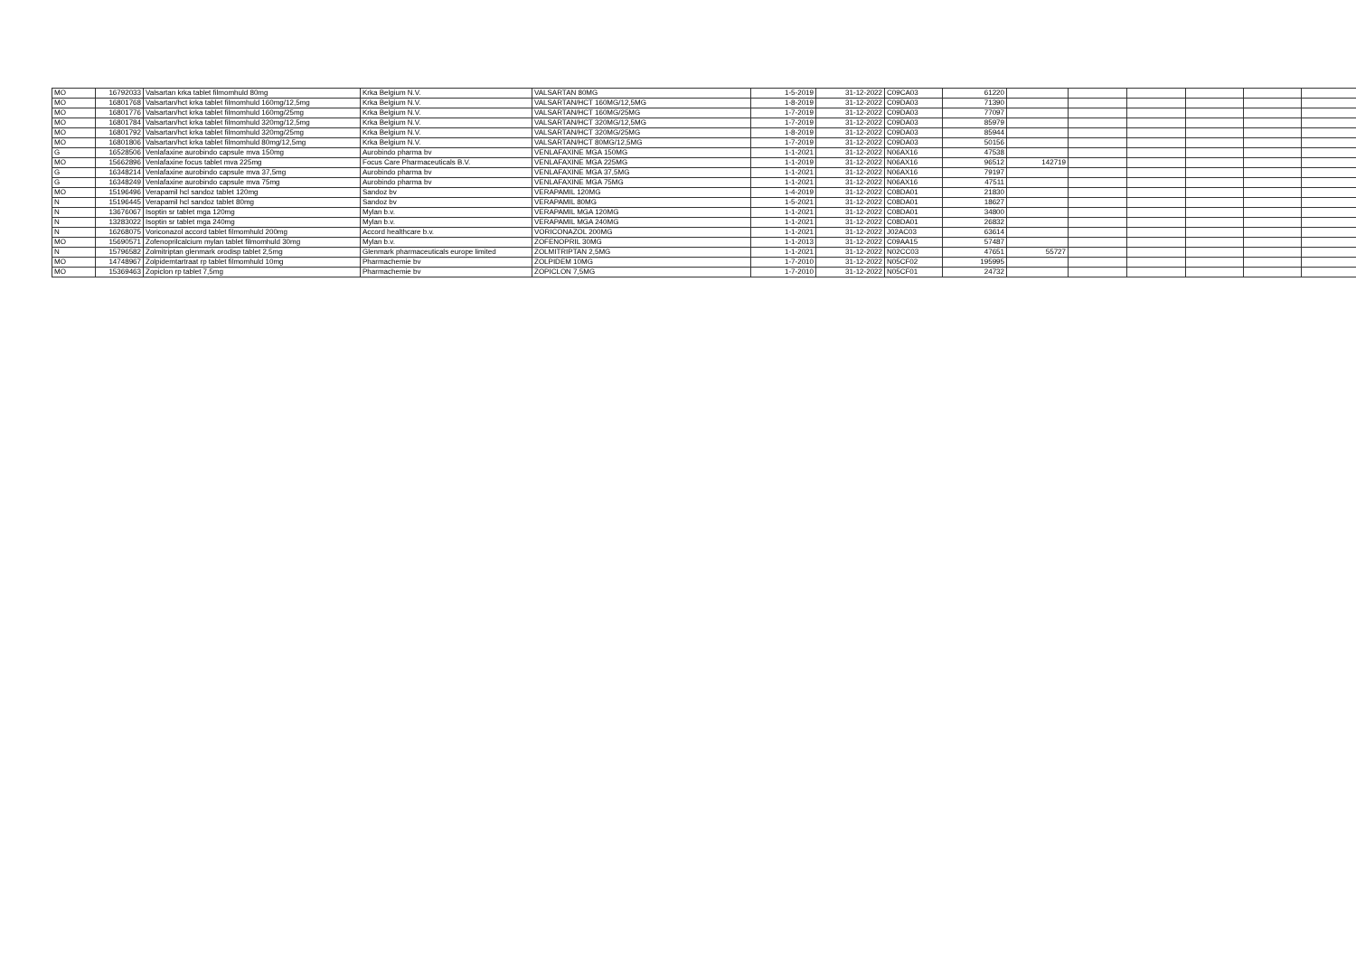| MO | 16792033 | Valsartan krka tablet filmomhuld 80mg | Krka Belgium N.V. | VALSARTAN 80MG | 1-5-2019 | 31-12-2022 | C09CA03 | 61220 | | | | | | |
| MO | 16801768 | Valsartan/hct krka tablet filmomhuld 160mg/12,5mg | Krka Belgium N.V. | VALSARTAN/HCT 160MG/12,5MG | 1-8-2019 | 31-12-2022 | C09DA03 | 71390 | | | | | | |
| MO | 16801776 | Valsartan/hct krka tablet filmomhuld 160mg/25mg | Krka Belgium N.V. | VALSARTAN/HCT 160MG/25MG | 1-7-2019 | 31-12-2022 | C09DA03 | 77097 | | | | | | |
| MO | 16801784 | Valsartan/hct krka tablet filmomhuld 320mg/12,5mg | Krka Belgium N.V. | VALSARTAN/HCT 320MG/12,5MG | 1-7-2019 | 31-12-2022 | C09DA03 | 85979 | | | | | | |
| MO | 16801792 | Valsartan/hct krka tablet filmomhuld 320mg/25mg | Krka Belgium N.V. | VALSARTAN/HCT 320MG/25MG | 1-8-2019 | 31-12-2022 | C09DA03 | 85944 | | | | | | |
| MO | 16801806 | Valsartan/hct krka tablet filmomhuld 80mg/12,5mg | Krka Belgium N.V. | VALSARTAN/HCT 80MG/12,5MG | 1-7-2019 | 31-12-2022 | C09DA03 | 50156 | | | | | | |
| G | 16528506 | Venlafaxine aurobindo capsule mva 150mg | Aurobindo pharma bv | VENLAFAXINE MGA 150MG | 1-1-2021 | 31-12-2022 | N06AX16 | 47538 | | | | | | |
| MO | 15662896 | Venlafaxine focus tablet mva 225mg | Focus Care Pharmaceuticals B.V. | VENLAFAXINE MGA 225MG | 1-1-2019 | 31-12-2022 | N06AX16 | 96512 | 142719 | | | | | |
| G | 16348214 | Venlafaxine aurobindo capsule mva 37,5mg | Aurobindo pharma bv | VENLAFAXINE MGA 37,5MG | 1-1-2021 | 31-12-2022 | N06AX16 | 79197 | | | | | | |
| G | 16348249 | Venlafaxine aurobindo capsule mva 75mg | Aurobindo pharma bv | VENLAFAXINE MGA 75MG | 1-1-2021 | 31-12-2022 | N06AX16 | 47511 | | | | | | |
| MO | 15196496 | Verapamil hcl sandoz tablet 120mg | Sandoz bv | VERAPAMIL 120MG | 1-4-2019 | 31-12-2022 | C08DA01 | 21830 | | | | | | |
| N | 15196445 | Verapamil hcl sandoz tablet 80mg | Sandoz bv | VERAPAMIL 80MG | 1-5-2021 | 31-12-2022 | C08DA01 | 18627 | | | | | | |
| N | 13676067 | Isoptin sr tablet mga 120mg | Mylan b.v. | VERAPAMIL MGA 120MG | 1-1-2021 | 31-12-2022 | C08DA01 | 34800 | | | | | | |
| N | 13283022 | Isoptin sr tablet mga 240mg | Mylan b.v. | VERAPAMIL MGA 240MG | 1-1-2021 | 31-12-2022 | C08DA01 | 26832 | | | | | | |
| N | 16268075 | Voriconazol accord tablet filmomhuld 200mg | Accord healthcare b.v. | VORICONAZOL 200MG | 1-1-2021 | 31-12-2022 | J02AC03 | 63614 | | | | | | |
| MO | 15690571 | Zofenoprilcalcium mylan tablet filmomhuld 30mg | Mylan b.v. | ZOFENOPRIL 30MG | 1-1-2013 | 31-12-2022 | C09AA15 | 57487 | | | | | | |
| N | 15796582 | Zolmitriptan glenmark orodisp tablet 2,5mg | Glenmark pharmaceuticals europe limited | ZOLMITRIPTAN 2,5MG | 1-1-2021 | 31-12-2022 | N02CC03 | 47651 | 55727 | | | | | |
| MO | 14748967 | Zolpidemtartraat rp tablet filmomhuld 10mg | Pharmachemie bv | ZOLPIDEM 10MG | 1-7-2010 | 31-12-2022 | N05CF02 | 195995 | | | | | | |
| MO | 15369463 | Zopiclon rp tablet 7,5mg | Pharmachemie bv | ZOPICLON 7,5MG | 1-7-2010 | 31-12-2022 | N05CF01 | 24732 | | | | | | |